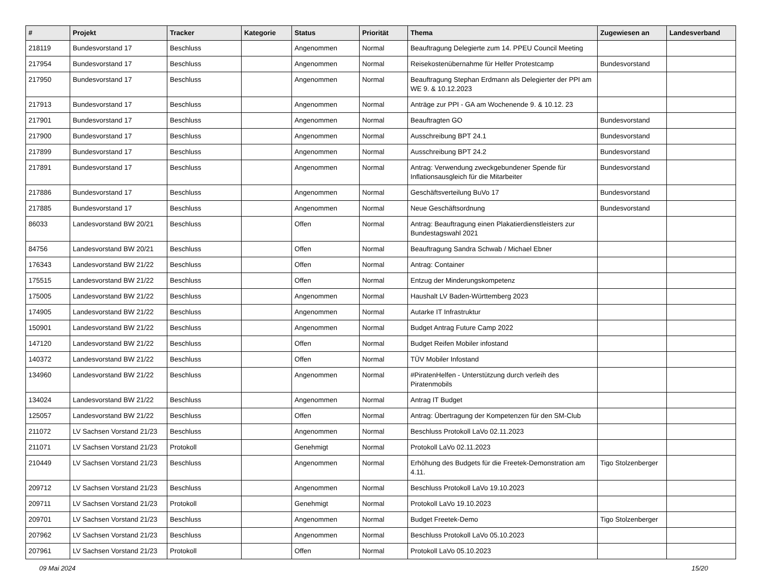| # | Projekt | Tracker | Kategorie | Status | Priorität | Thema | Zugewiesen an | Landesverband |
| --- | --- | --- | --- | --- | --- | --- | --- | --- |
| 218119 | Bundesvorstand 17 | Beschluss | | Angenommen | Normal | Beauftragung Delegierte zum 14. PPEU Council Meeting | | |
| 217954 | Bundesvorstand 17 | Beschluss | | Angenommen | Normal | Reisekostenübernahme für Helfer Protestcamp | Bundesvorstand | |
| 217950 | Bundesvorstand 17 | Beschluss | | Angenommen | Normal | Beauftragung Stephan Erdmann als Delegierter der PPI am WE 9. & 10.12.2023 | | |
| 217913 | Bundesvorstand 17 | Beschluss | | Angenommen | Normal | Anträge zur PPI - GA am Wochenende 9. & 10.12. 23 | | |
| 217901 | Bundesvorstand 17 | Beschluss | | Angenommen | Normal | Beauftragten GO | Bundesvorstand | |
| 217900 | Bundesvorstand 17 | Beschluss | | Angenommen | Normal | Ausschreibung BPT 24.1 | Bundesvorstand | |
| 217899 | Bundesvorstand 17 | Beschluss | | Angenommen | Normal | Ausschreibung BPT 24.2 | Bundesvorstand | |
| 217891 | Bundesvorstand 17 | Beschluss | | Angenommen | Normal | Antrag: Verwendung zweckgebundener Spende für Inflationsausgleich für die Mitarbeiter | Bundesvorstand | |
| 217886 | Bundesvorstand 17 | Beschluss | | Angenommen | Normal | Geschäftsverteilung BuVo 17 | Bundesvorstand | |
| 217885 | Bundesvorstand 17 | Beschluss | | Angenommen | Normal | Neue Geschäftsordnung | Bundesvorstand | |
| 86033 | Landesvorstand BW 20/21 | Beschluss | | Offen | Normal | Antrag: Beauftragung einen Plakatierdienstleisters zur Bundestagswahl 2021 | | |
| 84756 | Landesvorstand BW 20/21 | Beschluss | | Offen | Normal | Beauftragung Sandra Schwab / Michael Ebner | | |
| 176343 | Landesvorstand BW 21/22 | Beschluss | | Offen | Normal | Antrag: Container | | |
| 175515 | Landesvorstand BW 21/22 | Beschluss | | Offen | Normal | Entzug der Minderungskompetenz | | |
| 175005 | Landesvorstand BW 21/22 | Beschluss | | Angenommen | Normal | Haushalt LV Baden-Württemberg 2023 | | |
| 174905 | Landesvorstand BW 21/22 | Beschluss | | Angenommen | Normal | Autarke IT Infrastruktur | | |
| 150901 | Landesvorstand BW 21/22 | Beschluss | | Angenommen | Normal | Budget Antrag Future Camp 2022 | | |
| 147120 | Landesvorstand BW 21/22 | Beschluss | | Offen | Normal | Budget Reifen Mobiler infostand | | |
| 140372 | Landesvorstand BW 21/22 | Beschluss | | Offen | Normal | TÜV Mobiler Infostand | | |
| 134960 | Landesvorstand BW 21/22 | Beschluss | | Angenommen | Normal | #PiratenHelfen - Unterstützung durch verleih des Piratenmobils | | |
| 134024 | Landesvorstand BW 21/22 | Beschluss | | Angenommen | Normal | Antrag IT Budget | | |
| 125057 | Landesvorstand BW 21/22 | Beschluss | | Offen | Normal | Antrag: Übertragung der Kompetenzen für den SM-Club | | |
| 211072 | LV Sachsen Vorstand 21/23 | Beschluss | | Angenommen | Normal | Beschluss Protokoll LaVo 02.11.2023 | | |
| 211071 | LV Sachsen Vorstand 21/23 | Protokoll | | Genehmigt | Normal | Protokoll LaVo 02.11.2023 | | |
| 210449 | LV Sachsen Vorstand 21/23 | Beschluss | | Angenommen | Normal | Erhöhung des Budgets für die Freetek-Demonstration am 4.11. | Tigo Stolzenberger | |
| 209712 | LV Sachsen Vorstand 21/23 | Beschluss | | Angenommen | Normal | Beschluss Protokoll LaVo 19.10.2023 | | |
| 209711 | LV Sachsen Vorstand 21/23 | Protokoll | | Genehmigt | Normal | Protokoll LaVo 19.10.2023 | | |
| 209701 | LV Sachsen Vorstand 21/23 | Beschluss | | Angenommen | Normal | Budget Freetek-Demo | Tigo Stolzenberger | |
| 207962 | LV Sachsen Vorstand 21/23 | Beschluss | | Angenommen | Normal | Beschluss Protokoll LaVo 05.10.2023 | | |
| 207961 | LV Sachsen Vorstand 21/23 | Protokoll | | Offen | Normal | Protokoll LaVo 05.10.2023 | | |
09 Mai 2024 15/20